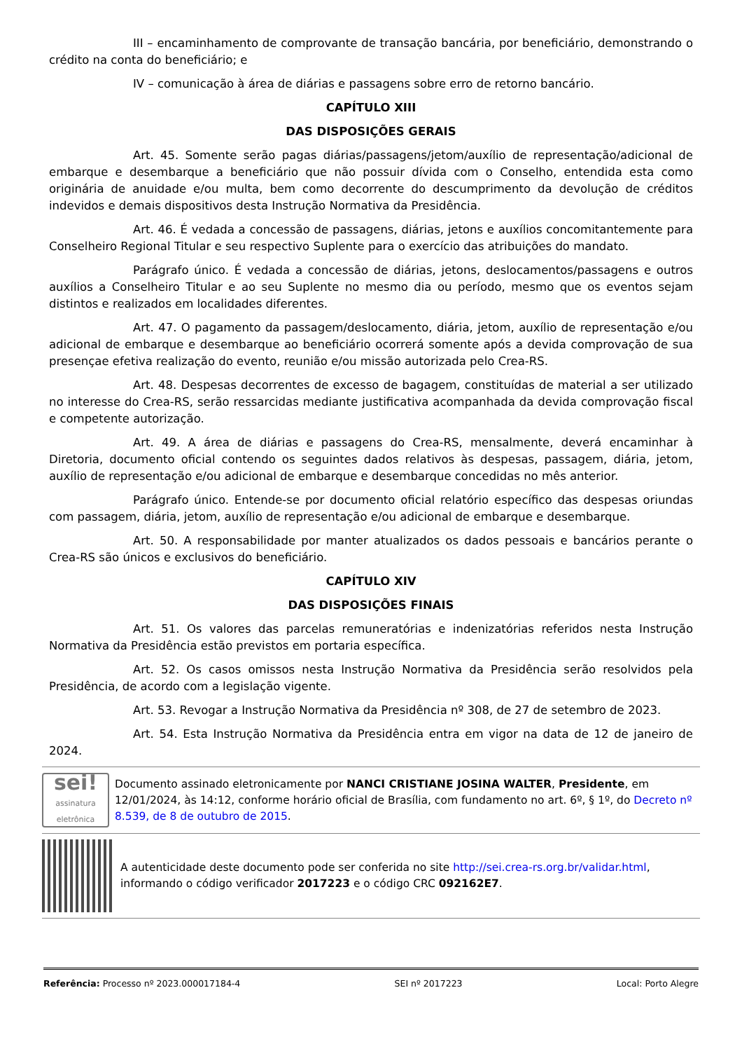III – encaminhamento de comprovante de transação bancária, por beneficiário, demonstrando o crédito na conta do beneficiário; e
IV – comunicação à área de diárias e passagens sobre erro de retorno bancário.
CAPÍTULO XIII
DAS DISPOSIÇÕES GERAIS
Art. 45. Somente serão pagas diárias/passagens/jetom/auxílio de representação/adicional de embarque e desembarque a beneficiário que não possuir dívida com o Conselho, entendida esta como originária de anuidade e/ou multa, bem como decorrente do descumprimento da devolução de créditos indevidos e demais dispositivos desta Instrução Normativa da Presidência.
Art. 46. É vedada a concessão de passagens, diárias, jetons e auxílios concomitantemente para Conselheiro Regional Titular e seu respectivo Suplente para o exercício das atribuições do mandato.
Parágrafo único. É vedada a concessão de diárias, jetons, deslocamentos/passagens e outros auxílios a Conselheiro Titular e ao seu Suplente no mesmo dia ou período, mesmo que os eventos sejam distintos e realizados em localidades diferentes.
Art. 47. O pagamento da passagem/deslocamento, diária, jetom, auxílio de representação e/ou adicional de embarque e desembarque ao beneficiário ocorrerá somente após a devida comprovação de sua presençae efetiva realização do evento, reunião e/ou missão autorizada pelo Crea-RS.
Art. 48. Despesas decorrentes de excesso de bagagem, constituídas de material a ser utilizado no interesse do Crea-RS, serão ressarcidas mediante justificativa acompanhada da devida comprovação fiscal e competente autorização.
Art. 49. A área de diárias e passagens do Crea-RS, mensalmente, deverá encaminhar à Diretoria, documento oficial contendo os seguintes dados relativos às despesas, passagem, diária, jetom, auxílio de representação e/ou adicional de embarque e desembarque concedidas no mês anterior.
Parágrafo único. Entende-se por documento oficial relatório específico das despesas oriundas com passagem, diária, jetom, auxílio de representação e/ou adicional de embarque e desembarque.
Art. 50. A responsabilidade por manter atualizados os dados pessoais e bancários perante o Crea-RS são únicos e exclusivos do beneficiário.
CAPÍTULO XIV
DAS DISPOSIÇÕES FINAIS
Art. 51. Os valores das parcelas remuneratórias e indenizatórias referidos nesta Instrução Normativa da Presidência estão previstos em portaria específica.
Art. 52. Os casos omissos nesta Instrução Normativa da Presidência serão resolvidos pela Presidência, de acordo com a legislação vigente.
Art. 53. Revogar a Instrução Normativa da Presidência nº 308, de 27 de setembro de 2023.
Art. 54. Esta Instrução Normativa da Presidência entra em vigor na data de 12 de janeiro de 2024.
sei!
assinatura eletrônica
Documento assinado eletronicamente por NANCI CRISTIANE JOSINA WALTER, Presidente, em 12/01/2024, às 14:12, conforme horário oficial de Brasília, com fundamento no art. 6º, § 1º, do Decreto nº 8.539, de 8 de outubro de 2015.
A autenticidade deste documento pode ser conferida no site http://sei.crea-rs.org.br/validar.html, informando o código verificador 2017223 e o código CRC 092162E7.
Referência: Processo nº 2023.000017184-4 SEI nº 2017223 Local: Porto Alegre